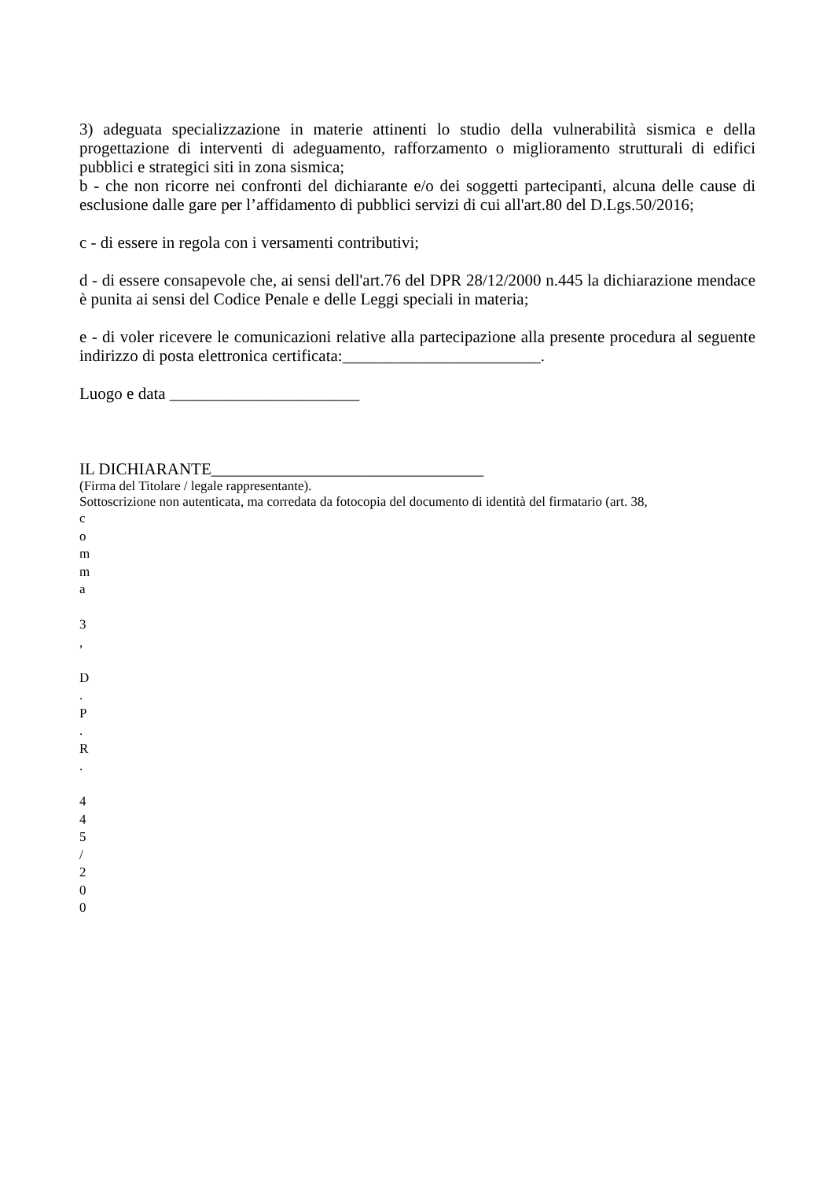3) adeguata specializzazione in materie attinenti lo studio della vulnerabilità sismica e della progettazione di interventi di adeguamento, rafforzamento o miglioramento strutturali di edifici pubblici e strategici siti in zona sismica;
b - che non ricorre nei confronti del dichiarante e/o dei soggetti partecipanti, alcuna delle cause di esclusione dalle gare per l’affidamento di pubblici servizi di cui all'art.80 del D.Lgs.50/2016;
c - di essere in regola con i versamenti contributivi;
d - di essere consapevole che, ai sensi dell'art.76 del DPR 28/12/2000 n.445 la dichiarazione mendace è punita ai sensi del Codice Penale e delle Leggi speciali in materia;
e - di voler ricevere le comunicazioni relative alla partecipazione alla presente procedura al seguente indirizzo di posta elettronica certificata:________________________.
Luogo e data _______________________
IL DICHIARANTE_________________________________
(Firma del Titolare / legale rappresentante).
Sottoscrizione non autenticata, ma corredata da fotocopia del documento di identità del firmatario (art. 38,
c
o
m
m
a
3
,
D
.
P
.
R
.
4
4
5
/
2
0
0